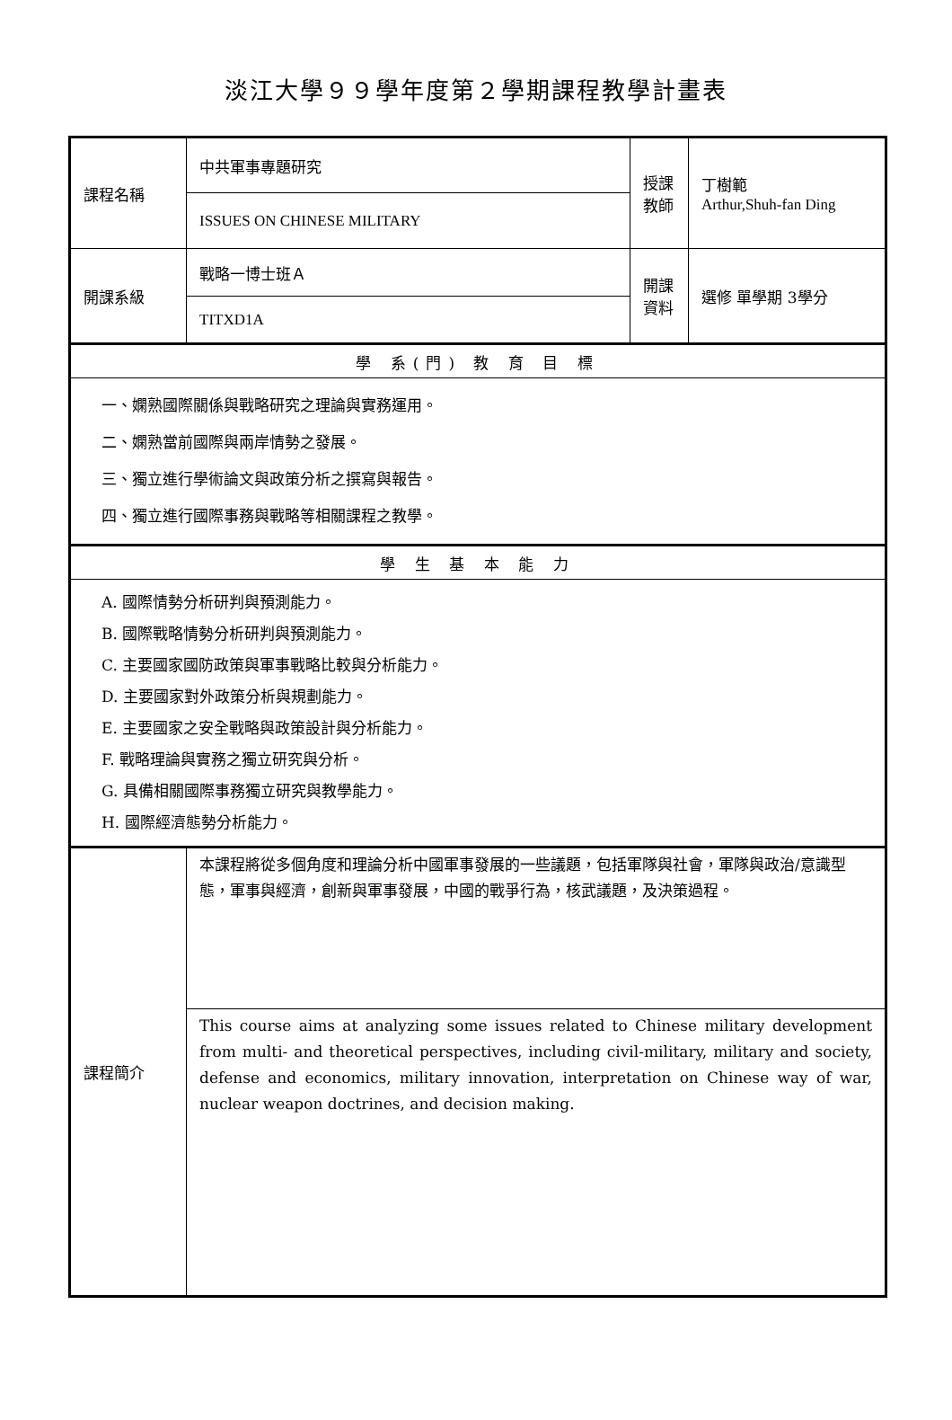淡江大學９９學年度第２學期課程教學計畫表
| 課程名稱 | 中共軍事專題研究 | 授課 教師 | 丁樹範 Arthur,Shuh-fan Ding |
| | ISSUES ON CHINESE MILITARY | | |
| 開課系級 | 戰略一博士班Ａ | 開課 資料 | 選修 單學期 3學分 |
| | TITXD1A | | |
| 學 系(門) 教 育 目 標 | | | |
| 一、嫻熟國際關係與戰略研究之理論與實務運用。 二、嫻熟當前國際與兩岸情勢之發展。 三、獨立進行學術論文與政策分析之撰寫與報告。 四、獨立進行國際事務與戰略等相關課程之教學。 | | | |
| 學 生 基 本 能 力 | | | |
| A. 國際情勢分析研判與預測能力。 B. 國際戰略情勢分析研判與預測能力。 C. 主要國家國防政策與軍事戰略比較與分析能力。 D. 主要國家對外政策分析與規劃能力。 E. 主要國家之安全戰略與政策設計與分析能力。 F. 戰略理論與實務之獨立研究與分析。 G. 具備相關國際事務獨立研究與教學能力。 H. 國際經濟態勢分析能力。 | | | |
| 課程簡介 | 本課程將從多個角度和理論分析中國軍事發展的一些議題，包括軍隊與社會，軍隊與政治/意識型態，軍事與經濟，創新與軍事發展，中國的戰爭行為，核武議題，及決策過程。 | | |
| | This course aims at analyzing some issues related to Chinese military development from multi- and theoretical perspectives, including civil-military, military and society, defense and economics, military innovation, interpretation on Chinese way of war, nuclear weapon doctrines, and decision making. | | |